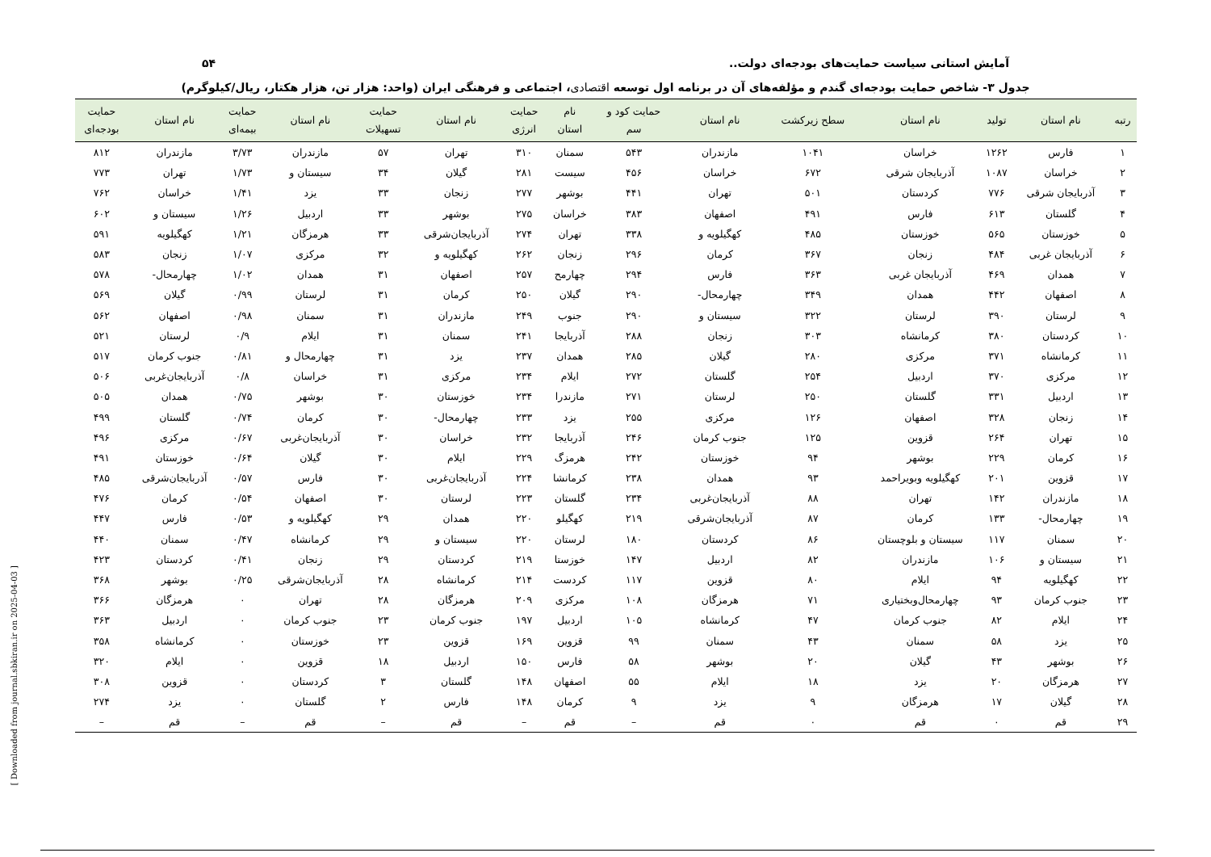۵۴ آمایش استانی سیاست حمایت‌های بودجه‌ای دولت..
جدول ۳- شاخص حمایت بودجه‌ای گندم و مؤلفه‌های آن در برنامه اول توسعه اقتصادی، اجتماعی و فرهنگی ایران (واحد: هزار تن، هزار هکتار، ریال/کیلوگرم)
| رتبه | نام استان | تولید | نام استان | سطح زیرکشت | نام استان | حمایت کود و سم | نام استان | حمایت انرژی | نام استان | حمایت تسهیلات | نام استان | حمایت بیمه‌ای | نام استان | حمایت بودجه‌ای |
| --- | --- | --- | --- | --- | --- | --- | --- | --- | --- | --- | --- | --- | --- | --- |
| ۱ | فارس | ۱۲۶۲ | خراسان | ۱۰۴۱ | مازندران | ۵۴۳ | سمنان | ۳۱۰ | تهران | ۵۷ | مازندران | ۳/۷۳ | مازندران | ۸۱۲ |
| ۲ | خراسان | ۱۰۸۷ | آذربایجان شرقی | ۶۷۲ | خراسان | ۴۵۶ | سیست | ۲۸۱ | گیلان | ۳۴ | سیستان و | ۱/۷۳ | تهران | ۷۷۳ |
| ۳ | آذربایجان شرقی | ۷۷۶ | کردستان | ۵۰۱ | تهران | ۴۴۱ | بوشهر | ۲۷۷ | زنجان | ۳۳ | یزد | ۱/۴۱ | خراسان | ۷۶۲ |
| ۴ | گلستان | ۶۱۳ | فارس | ۴۹۱ | اصفهان | ۳۸۳ | خراسان | ۲۷۵ | بوشهر | ۳۳ | اردبیل | ۱/۲۶ | سیستان و | ۶۰۲ |
| ۵ | خوزستان | ۵۶۵ | خوزستان | ۴۸۵ | کهگیلویه و | ۳۳۸ | تهران | ۲۷۴ | آذربایجان‌شرقی | ۳۳ | هرمزگان | ۱/۲۱ | کهگیلویه | ۵۹۱ |
| ۶ | آذربایجان غربی | ۴۸۴ | زنجان | ۳۶۷ | کرمان | ۲۹۶ | زنجان | ۲۶۲ | کهگیلویه و | ۳۲ | مرکزی | ۱/۰۷ | زنجان | ۵۸۳ |
| ۷ | همدان | ۴۶۹ | آذربایجان غربی | ۳۶۳ | فارس | ۲۹۴ | چهارمح | ۲۵۷ | اصفهان | ۳۱ | همدان | ۱/۰۲ | چهارمحال- | ۵۷۸ |
| ۸ | اصفهان | ۴۴۲ | همدان | ۳۴۹ | چهارمحال- | ۲۹۰ | گیلان | ۲۵۰ | کرمان | ۳۱ | لرستان | ۰/۹۹ | گیلان | ۵۶۹ |
| ۹ | لرستان | ۳۹۰ | لرستان | ۳۲۲ | سیستان و | ۲۹۰ | جنوب | ۲۴۹ | مازندران | ۳۱ | سمنان | ۰/۹۸ | اصفهان | ۵۶۲ |
| ۱۰ | کردستان | ۳۸۰ | کرمانشاه | ۳۰۳ | زنجان | ۲۸۸ | آذربایجا | ۲۴۱ | سمنان | ۳۱ | ایلام | ۰/۹ | لرستان | ۵۲۱ |
| ۱۱ | کرمانشاه | ۳۷۱ | مرکزی | ۲۸۰ | گیلان | ۲۸۵ | همدان | ۲۳۷ | یزد | ۳۱ | چهارمحال و | ۰/۸۱ | جنوب کرمان | ۵۱۷ |
| ۱۲ | مرکزی | ۳۷۰ | اردبیل | ۲۵۴ | گلستان | ۲۷۲ | ایلام | ۲۳۴ | مرکزی | ۳۱ | خراسان | ۰/۸ | آذربایجان‌غربی | ۵۰۶ |
| ۱۳ | اردبیل | ۳۳۱ | گلستان | ۲۵۰ | لرستان | ۲۷۱ | مازندرا | ۲۳۴ | خوزستان | ۳۰ | بوشهر | ۰/۷۵ | همدان | ۵۰۵ |
| ۱۴ | زنجان | ۳۲۸ | اصفهان | ۱۲۶ | مرکزی | ۲۵۵ | یزد | ۲۳۳ | چهارمحال- | ۳۰ | کرمان | ۰/۷۴ | گلستان | ۴۹۹ |
| ۱۵ | تهران | ۲۶۴ | قزوین | ۱۲۵ | جنوب کرمان | ۲۴۶ | آذربایجا | ۲۳۲ | خراسان | ۳۰ | آذربایجان‌غربی | ۰/۶۷ | مرکزی | ۴۹۶ |
| ۱۶ | کرمان | ۲۲۹ | بوشهر | ۹۴ | خوزستان | ۲۴۲ | هرمزگ | ۲۲۹ | ایلام | ۳۰ | گیلان | ۰/۶۴ | خوزستان | ۴۹۱ |
| ۱۷ | قزوین | ۲۰۱ | کهگیلویه وبویراحمد | ۹۳ | همدان | ۲۳۸ | کرمانشا | ۲۲۴ | آذربایجان‌غربی | ۳۰ | فارس | ۰/۵۷ | آذربایجان‌شرقی | ۴۸۵ |
| ۱۸ | مازندران | ۱۴۲ | تهران | ۸۸ | آذربایجان‌غربی | ۲۳۴ | گلستان | ۲۲۳ | لرستان | ۳۰ | اصفهان | ۰/۵۴ | کرمان | ۴۷۶ |
| ۱۹ | چهارمحال- | ۱۳۳ | کرمان | ۸۷ | آذربایجان‌شرقی | ۲۱۹ | کهگیلو | ۲۲۰ | همدان | ۲۹ | کهگیلویه و | ۰/۵۳ | فارس | ۴۴۷ |
| ۲۰ | سمنان | ۱۱۷ | سیستان و بلوچستان | ۸۶ | کردستان | ۱۸۰ | لرستان | ۲۲۰ | سیستان و | ۲۹ | کرمانشاه | ۰/۴۷ | سمنان | ۴۴۰ |
| ۲۱ | سیستان و | ۱۰۶ | مازندران | ۸۲ | اردبیل | ۱۴۷ | خوزستا | ۲۱۹ | کردستان | ۲۹ | زنجان | ۰/۴۱ | کردستان | ۴۲۳ |
| ۲۲ | کهگیلویه | ۹۴ | ایلام | ۸۰ | قزوین | ۱۱۷ | کردست | ۲۱۴ | کرمانشاه | ۲۸ | آذربایجان‌شرقی | ۰/۲۵ | بوشهر | ۳۶۸ |
| ۲۳ | جنوب کرمان | ۹۳ | چهارمحال‌وبختیاری | ۷۱ | هرمزگان | ۱۰۸ | مرکزی | ۲۰۹ | هرمزگان | ۲۸ | تهران | ۰ | هرمزگان | ۳۶۶ |
| ۲۴ | ایلام | ۸۲ | جنوب کرمان | ۴۷ | کرمانشاه | ۱۰۵ | اردبیل | ۱۹۷ | جنوب کرمان | ۲۳ | جنوب کرمان | ۰ | اردبیل | ۳۶۳ |
| ۲۵ | یزد | ۵۸ | سمنان | ۴۳ | سمنان | ۹۹ | قزوین | ۱۶۹ | قزوین | ۲۳ | خوزستان | ۰ | کرمانشاه | ۳۵۸ |
| ۲۶ | بوشهر | ۴۳ | گیلان | ۲۰ | بوشهر | ۵۸ | فارس | ۱۵۰ | اردبیل | ۱۸ | قزوین | ۰ | ایلام | ۳۲۰ |
| ۲۷ | هرمزگان | ۲۰ | یزد | ۱۸ | ایلام | ۵۵ | اصفهان | ۱۴۸ | گلستان | ۳ | کردستان | ۰ | قزوین | ۳۰۸ |
| ۲۸ | گیلان | ۱۷ | هرمزگان | ۹ | یزد | ۹ | کرمان | ۱۴۸ | فارس | ۲ | گلستان | ۰ | یزد | ۲۷۴ |
| ۲۹ | قم | ۰ | قم | ۰ | قم | – | قم | – | قم | – | قم | – | قم | – |
[ Downloaded from journal.sbkiran.ir on 2025-04-03 ]